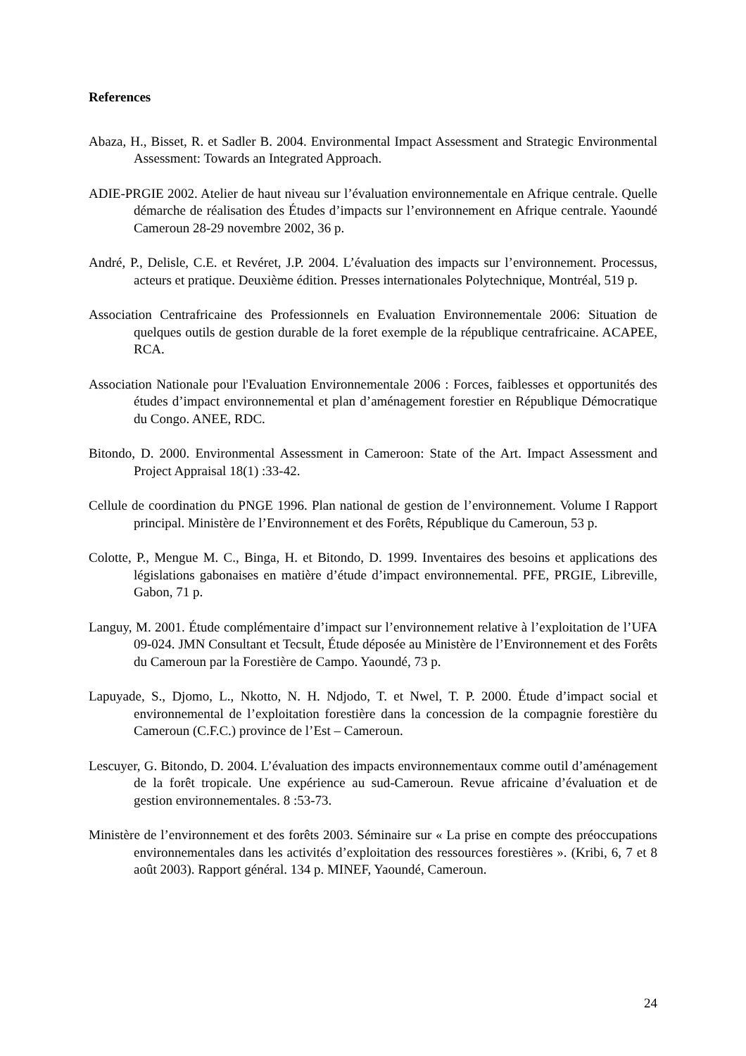References
Abaza, H., Bisset, R. et Sadler B. 2004. Environmental Impact Assessment and Strategic Environmental Assessment: Towards an Integrated Approach.
ADIE-PRGIE 2002. Atelier de haut niveau sur l’évaluation environnementale en Afrique centrale. Quelle démarche de réalisation des Études d’impacts sur l’environnement en Afrique centrale. Yaoundé Cameroun 28-29 novembre 2002, 36 p.
André, P., Delisle, C.E. et Revéret, J.P. 2004. L’évaluation des impacts sur l’environnement. Processus, acteurs et pratique. Deuxième édition. Presses internationales Polytechnique, Montréal, 519 p.
Association Centrafricaine des Professionnels en Evaluation Environnementale 2006: Situation de quelques outils de gestion durable de la foret exemple de la république centrafricaine. ACAPEE, RCA.
Association Nationale pour l'Evaluation Environnementale 2006 : Forces, faiblesses et opportunités des études d’impact environnemental et plan d’aménagement forestier en République Démocratique du Congo. ANEE, RDC.
Bitondo, D. 2000. Environmental Assessment in Cameroon: State of the Art. Impact Assessment and Project Appraisal 18(1) :33-42.
Cellule de coordination du PNGE 1996. Plan national de gestion de l’environnement. Volume I Rapport principal. Ministère de l’Environnement et des Forêts, République du Cameroun, 53 p.
Colotte, P., Mengue M. C., Binga, H. et Bitondo, D. 1999. Inventaires des besoins et applications des législations gabonaises en matière d’étude d’impact environnemental. PFE, PRGIE, Libreville, Gabon, 71 p.
Languy, M. 2001. Étude complémentaire d’impact sur l’environnement relative à l’exploitation de l’UFA 09-024. JMN Consultant et Tecsult, Étude déposée au Ministère de l’Environnement et des Forêts du Cameroun par la Forestière de Campo. Yaoundé, 73 p.
Lapuyade, S., Djomo, L., Nkotto, N. H. Ndjodo, T. et Nwel, T. P. 2000. Étude d’impact social et environnemental de l’exploitation forestière dans la concession de la compagnie forestière du Cameroun (C.F.C.) province de l’Est – Cameroun.
Lescuyer, G. Bitondo, D. 2004. L’évaluation des impacts environnementaux comme outil d’aménagement de la forêt tropicale. Une expérience au sud-Cameroun. Revue africaine d’évaluation et de gestion environnementales. 8 :53-73.
Ministère de l’environnement et des forêts 2003. Séminaire sur « La prise en compte des préoccupations environnementales dans les activités d’exploitation des ressources forestières ». (Kribi, 6, 7 et 8 août 2003). Rapport général. 134 p. MINEF, Yaoundé, Cameroun.
24